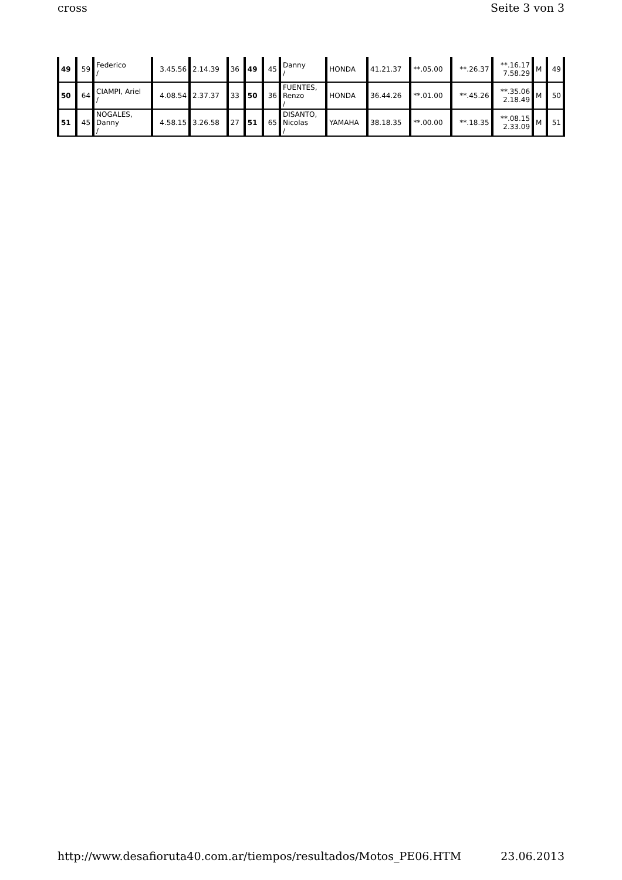cross Seite 3 von 3
| 49 | 59 | Federico / | 3.45.56 | 2.14.39 | 36 | 49 | 45 | Danny / | HONDA | 41.21.37 | **.05.00 | **.26.37 | **.16.17 7.58.29 | M | 49 |
| 50 | 64 | CIAMPI, Ariel / | 4.08.54 | 2.37.37 | 33 | 50 | 36 | FUENTES, Renzo / | HONDA | 36.44.26 | **.01.00 | **.45.26 | **.35.06 2.18.49 | M | 50 |
| 51 | 45 | NOGALES, Danny / | 4.58.15 | 3.26.58 | 27 | 51 | 65 | DISANTO, Nicolas / | YAMAHA | 38.18.35 | **.00.00 | **.18.35 | **.08.15 2.33.09 | M | 51 |
http://www.desafioruta40.com.ar/tiempos/resultados/Motos_PE06.HTM 23.06.2013